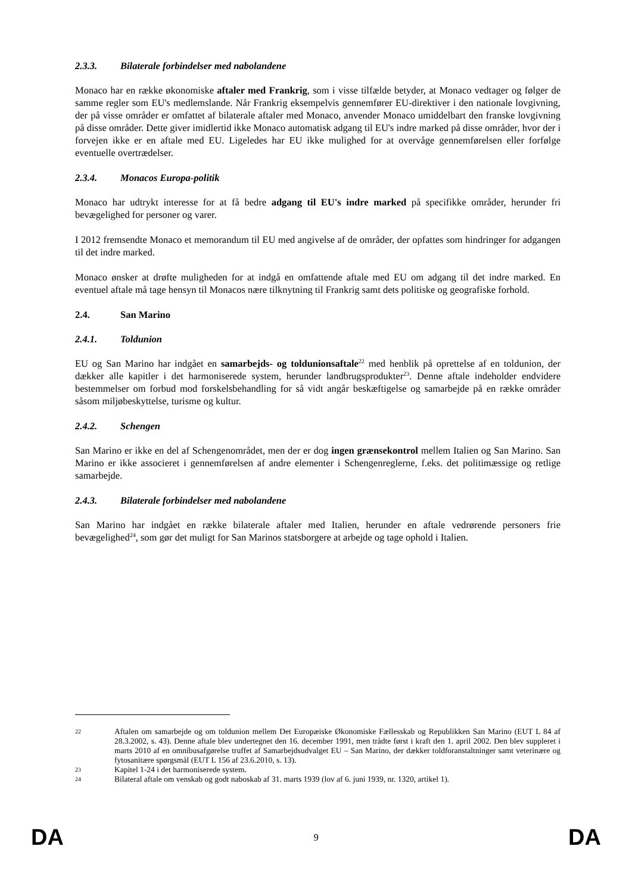2.3.3. Bilaterale forbindelser med nabolandene
Monaco har en række økonomiske aftaler med Frankrig, som i visse tilfælde betyder, at Monaco vedtager og følger de samme regler som EU's medlemslande. Når Frankrig eksempelvis gennemfører EU-direktiver i den nationale lovgivning, der på visse områder er omfattet af bilaterale aftaler med Monaco, anvender Monaco umiddelbart den franske lovgivning på disse områder. Dette giver imidlertid ikke Monaco automatisk adgang til EU's indre marked på disse områder, hvor der i forvejen ikke er en aftale med EU. Ligeledes har EU ikke mulighed for at overvåge gennemførelsen eller forfølge eventuelle overtrædelser.
2.3.4. Monacos Europa-politik
Monaco har udtrykt interesse for at få bedre adgang til EU's indre marked på specifikke områder, herunder fri bevægelighed for personer og varer.
I 2012 fremsendte Monaco et memorandum til EU med angivelse af de områder, der opfattes som hindringer for adgangen til det indre marked.
Monaco ønsker at drøfte muligheden for at indgå en omfattende aftale med EU om adgang til det indre marked. En eventuel aftale må tage hensyn til Monacos nære tilknytning til Frankrig samt dets politiske og geografiske forhold.
2.4. San Marino
2.4.1. Toldunion
EU og San Marino har indgået en samarbejds- og toldunionsaftale<sup>22</sup> med henblik på oprettelse af en toldunion, der dækker alle kapitler i det harmoniserede system, herunder landbrugsprodukter<sup>23</sup>. Denne aftale indeholder endvidere bestemmelser om forbud mod forskelsbehandling for så vidt angår beskæftigelse og samarbejde på en række områder såsom miljøbeskyttelse, turisme og kultur.
2.4.2. Schengen
San Marino er ikke en del af Schengenområdet, men der er dog ingen grænsekontrol mellem Italien og San Marino. San Marino er ikke associeret i gennemførelsen af andre elementer i Schengenreglerne, f.eks. det politimæssige og retlige samarbejde.
2.4.3. Bilaterale forbindelser med nabolandene
San Marino har indgået en række bilaterale aftaler med Italien, herunder en aftale vedrørende personers frie bevægelighed<sup>24</sup>, som gør det muligt for San Marinos statsborgere at arbejde og tage ophold i Italien.
22 Aftalen om samarbejde og om toldunion mellem Det Europæiske Økonomiske Fællesskab og Republikken San Marino (EUT L 84 af 28.3.2002, s. 43). Denne aftale blev undertegnet den 16. december 1991, men trådte først i kraft den 1. april 2002. Den blev suppleret i marts 2010 af en omnibusafgørelse truffet af Samarbejdsudvalget EU – San Marino, der dækker toldforanstaltninger samt veterinære og fytosanitære spørgsmål (EUT L 156 af 23.6.2010, s. 13).
23 Kapitel 1-24 i det harmoniserede system.
24 Bilateral aftale om venskab og godt naboskab af 31. marts 1939 (lov af 6. juni 1939, nr. 1320, artikel 1).
DA 9 DA